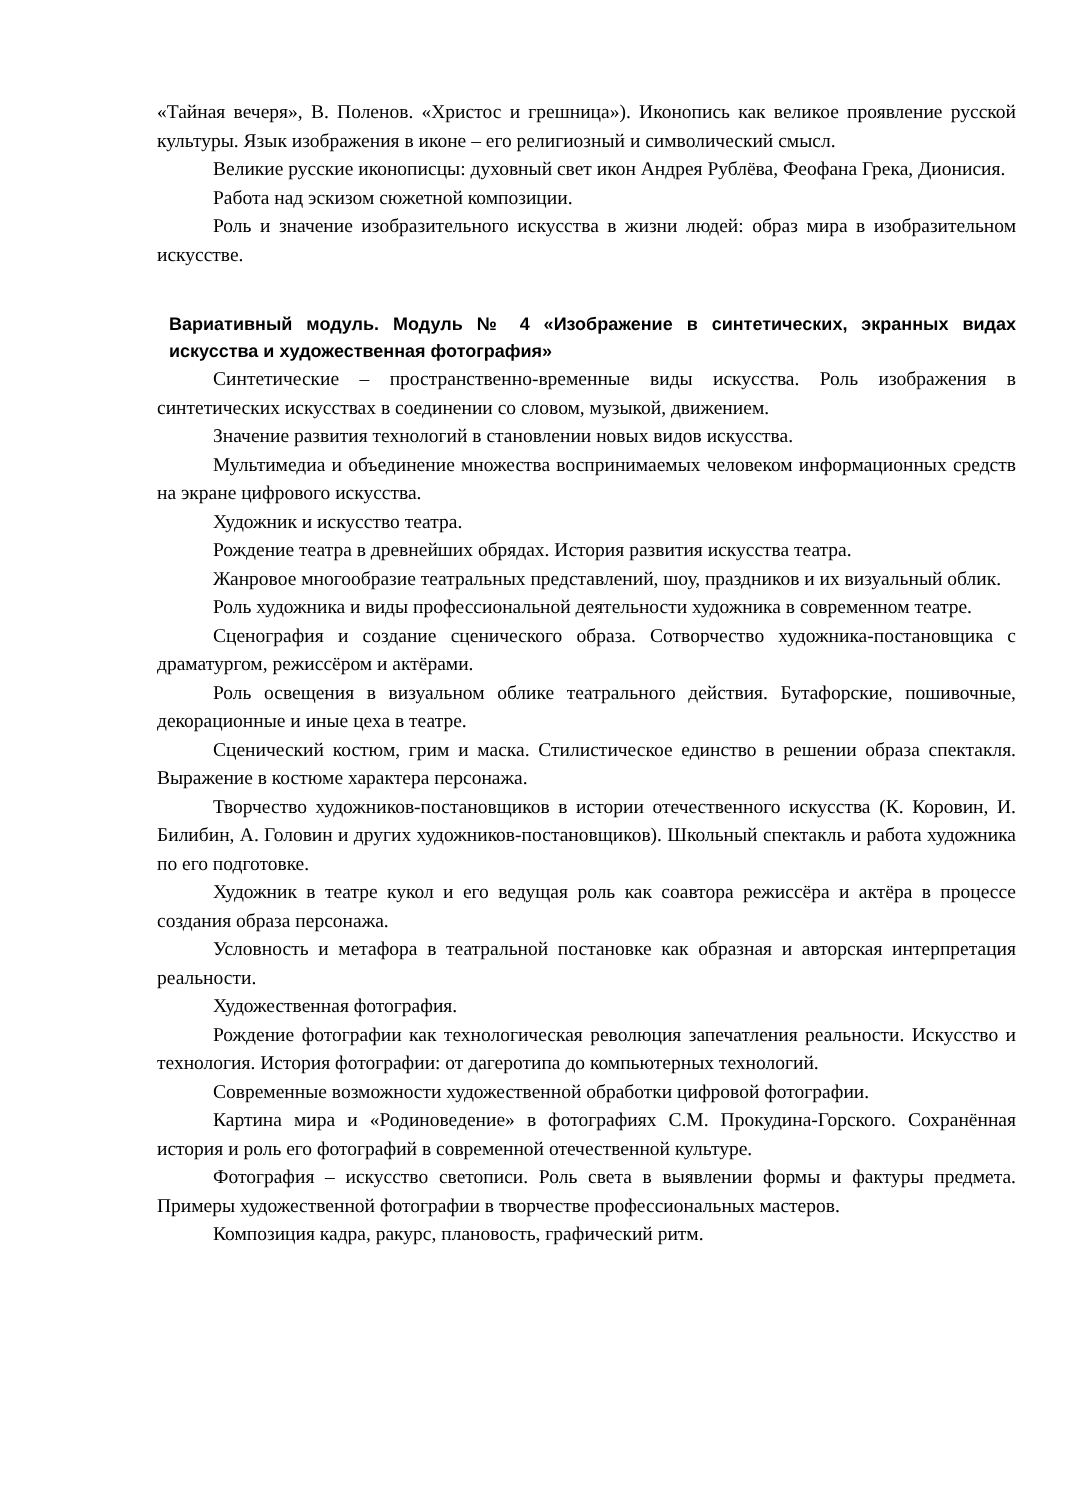«Тайная вечеря», В. Поленов. «Христос и грешница»). Иконопись как великое проявление русской культуры. Язык изображения в иконе – его религиозный и символический смысл.
Великие русские иконописцы: духовный свет икон Андрея Рублёва, Феофана Грека, Дионисия.
Работа над эскизом сюжетной композиции.
Роль и значение изобразительного искусства в жизни людей: образ мира в изобразительном искусстве.
Вариативный модуль. Модуль № 4 «Изображение в синтетических, экранных видах искусства и художественная фотография»
Синтетические – пространственно-временные виды искусства. Роль изображения в синтетических искусствах в соединении со словом, музыкой, движением.
Значение развития технологий в становлении новых видов искусства.
Мультимедиа и объединение множества воспринимаемых человеком информационных средств на экране цифрового искусства.
Художник и искусство театра.
Рождение театра в древнейших обрядах. История развития искусства театра.
Жанровое многообразие театральных представлений, шоу, праздников и их визуальный облик.
Роль художника и виды профессиональной деятельности художника в современном театре.
Сценография и создание сценического образа. Сотворчество художника-постановщика с драматургом, режиссёром и актёрами.
Роль освещения в визуальном облике театрального действия. Бутафорские, пошивочные, декорационные и иные цеха в театре.
Сценический костюм, грим и маска. Стилистическое единство в решении образа спектакля. Выражение в костюме характера персонажа.
Творчество художников-постановщиков в истории отечественного искусства (К. Коровин, И. Билибин, А. Головин и других художников-постановщиков). Школьный спектакль и работа художника по его подготовке.
Художник в театре кукол и его ведущая роль как соавтора режиссёра и актёра в процессе создания образа персонажа.
Условность и метафора в театральной постановке как образная и авторская интерпретация реальности.
Художественная фотография.
Рождение фотографии как технологическая революция запечатления реальности. Искусство и технология. История фотографии: от дагеротипа до компьютерных технологий.
Современные возможности художественной обработки цифровой фотографии.
Картина мира и «Родиноведение» в фотографиях С.М. Прокудина-Горского. Сохранённая история и роль его фотографий в современной отечественной культуре.
Фотография – искусство светописи. Роль света в выявлении формы и фактуры предмета. Примеры художественной фотографии в творчестве профессиональных мастеров.
Композиция кадра, ракурс, плановость, графический ритм.